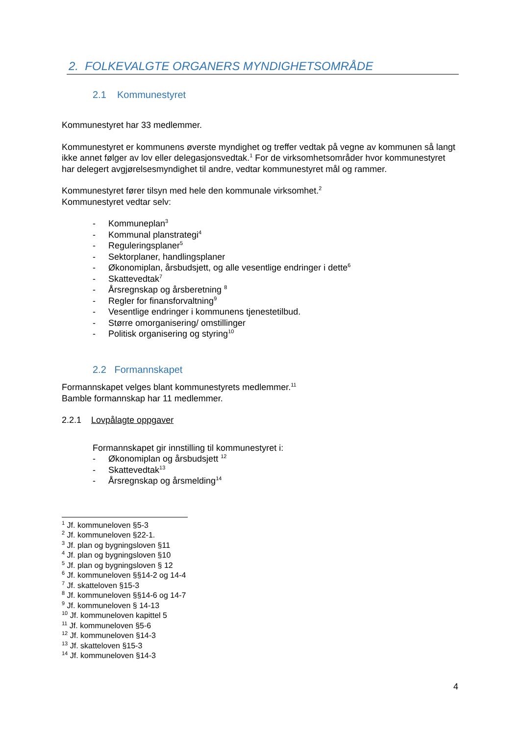2. FOLKEVALGTE ORGANERS MYNDIGHETSOMRÅDE
2.1 Kommunestyret
Kommunestyret har 33 medlemmer.
Kommunestyret er kommunens øverste myndighet og treffer vedtak på vegne av kommunen så langt ikke annet følger av lov eller delegasjonsvedtak.<sup>1</sup> For de virksomhetsområder hvor kommunestyret har delegert avgjørelsesmyndighet til andre, vedtar kommunestyret mål og rammer.
Kommunestyret fører tilsyn med hele den kommunale virksomhet.<sup>2</sup>
Kommunestyret vedtar selv:
- Kommuneplan<sup>3</sup>
- Kommunal planstrategi<sup>4</sup>
- Reguleringsplaner<sup>5</sup>
- Sektorplaner, handlingsplaner
- Økonomiplan, årsbudsjett, og alle vesentlige endringer i dette<sup>6</sup>
- Skattevedtak<sup>7</sup>
- Årsregnskap og årsberetning <sup>8</sup>
- Regler for finansforvaltning<sup>9</sup>
- Vesentlige endringer i kommunens tjenestetilbud.
- Større omorganisering/ omstillinger
- Politisk organisering og styring<sup>10</sup>
2.2 Formannskapet
Formannskapet velges blant kommunestyrets medlemmer.<sup>11</sup>
Bamble formannskap har 11 medlemmer.
2.2.1 Lovpålagte oppgaver
Formannskapet gir innstilling til kommunestyret i:
- Økonomiplan og årsbudsjett <sup>12</sup>
- Skattevedtak<sup>13</sup>
- Årsregnskap og årsmelding<sup>14</sup>
<sup>1</sup> Jf. kommuneloven §5-3
<sup>2</sup> Jf. kommuneloven §22-1.
<sup>3</sup> Jf. plan og bygningsloven §11
<sup>4</sup> Jf. plan og bygningsloven §10
<sup>5</sup> Jf. plan og bygningsloven § 12
<sup>6</sup> Jf. kommuneloven §§14-2 og 14-4
<sup>7</sup> Jf. skatteloven §15-3
<sup>8</sup> Jf. kommuneloven §§14-6 og 14-7
<sup>9</sup> Jf. kommuneloven § 14-13
<sup>10</sup> Jf. kommuneloven kapittel 5
<sup>11</sup> Jf. kommuneloven §5-6
<sup>12</sup> Jf. kommuneloven §14-3
<sup>13</sup> Jf. skatteloven §15-3
<sup>14</sup> Jf. kommuneloven §14-3
4